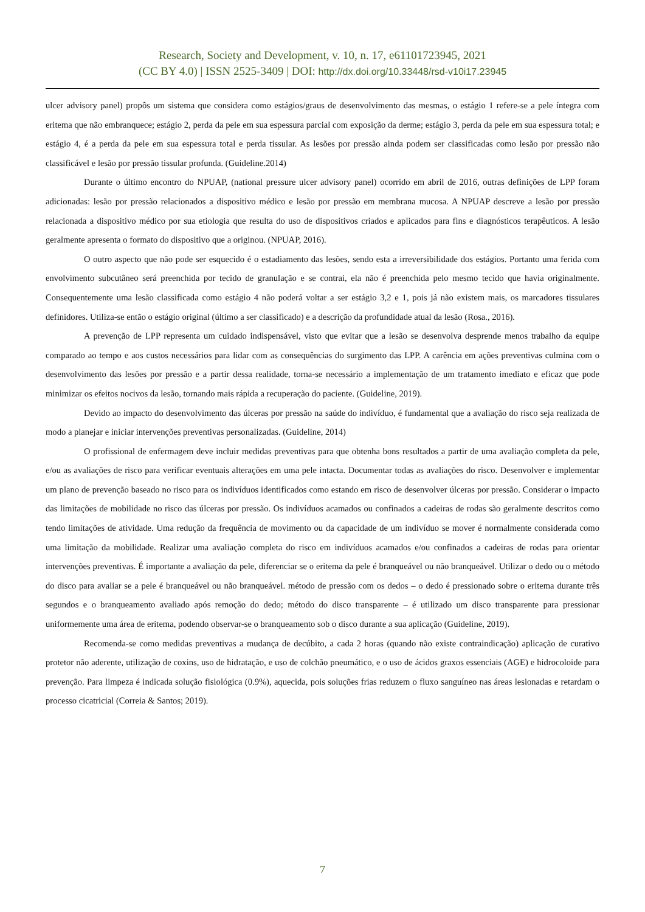Research, Society and Development, v. 10, n. 17, e61101723945, 2021
(CC BY 4.0) | ISSN 2525-3409 | DOI: http://dx.doi.org/10.33448/rsd-v10i17.23945
ulcer advisory panel) propôs um sistema que considera como estágios/graus de desenvolvimento das mesmas, o estágio 1 refere-se a pele íntegra com eritema que não embranquece; estágio 2, perda da pele em sua espessura parcial com exposição da derme; estágio 3, perda da pele em sua espessura total; e estágio 4, é a perda da pele em sua espessura total e perda tissular. As lesões por pressão ainda podem ser classificadas como lesão por pressão não classificável e lesão por pressão tissular profunda. (Guideline.2014)
Durante o último encontro do NPUAP, (national pressure ulcer advisory panel) ocorrido em abril de 2016, outras definições de LPP foram adicionadas: lesão por pressão relacionados a dispositivo médico e lesão por pressão em membrana mucosa. A NPUAP descreve a lesão por pressão relacionada a dispositivo médico por sua etiologia que resulta do uso de dispositivos criados e aplicados para fins e diagnósticos terapêuticos. A lesão geralmente apresenta o formato do dispositivo que a originou. (NPUAP, 2016).
O outro aspecto que não pode ser esquecido é o estadiamento das lesões, sendo esta a irreversibilidade dos estágios. Portanto uma ferida com envolvimento subcutâneo será preenchida por tecido de granulação e se contrai, ela não é preenchida pelo mesmo tecido que havia originalmente. Consequentemente uma lesão classificada como estágio 4 não poderá voltar a ser estágio 3,2 e 1, pois já não existem mais, os marcadores tissulares definidores. Utiliza-se então o estágio original (último a ser classificado) e a descrição da profundidade atual da lesão (Rosa., 2016).
A prevenção de LPP representa um cuidado indispensável, visto que evitar que a lesão se desenvolva desprende menos trabalho da equipe comparado ao tempo e aos custos necessários para lidar com as consequências do surgimento das LPP. A carência em ações preventivas culmina com o desenvolvimento das lesões por pressão e a partir dessa realidade, torna-se necessário a implementação de um tratamento imediato e eficaz que pode minimizar os efeitos nocivos da lesão, tornando mais rápida a recuperação do paciente. (Guideline, 2019).
Devido ao impacto do desenvolvimento das úlceras por pressão na saúde do indivíduo, é fundamental que a avaliação do risco seja realizada de modo a planejar e iniciar intervenções preventivas personalizadas. (Guideline, 2014)
O profissional de enfermagem deve incluir medidas preventivas para que obtenha bons resultados a partir de uma avaliação completa da pele, e/ou as avaliações de risco para verificar eventuais alterações em uma pele intacta. Documentar todas as avaliações do risco. Desenvolver e implementar um plano de prevenção baseado no risco para os indivíduos identificados como estando em risco de desenvolver úlceras por pressão. Considerar o impacto das limitações de mobilidade no risco das úlceras por pressão. Os indivíduos acamados ou confinados a cadeiras de rodas são geralmente descritos como tendo limitações de atividade. Uma redução da frequência de movimento ou da capacidade de um indivíduo se mover é normalmente considerada como uma limitação da mobilidade. Realizar uma avaliação completa do risco em indivíduos acamados e/ou confinados a cadeiras de rodas para orientar intervenções preventivas. É importante a avaliação da pele, diferenciar se o eritema da pele é branqueável ou não branqueável. Utilizar o dedo ou o método do disco para avaliar se a pele é branqueável ou não branqueável. método de pressão com os dedos – o dedo é pressionado sobre o eritema durante três segundos e o branqueamento avaliado após remoção do dedo; método do disco transparente – é utilizado um disco transparente para pressionar uniformemente uma área de eritema, podendo observar-se o branqueamento sob o disco durante a sua aplicação (Guideline, 2019).
Recomenda-se como medidas preventivas a mudança de decúbito, a cada 2 horas (quando não existe contraindicação) aplicação de curativo protetor não aderente, utilização de coxins, uso de hidratação, e uso de colchão pneumático, e o uso de ácidos graxos essenciais (AGE) e hidrocoloide para prevenção. Para limpeza é indicada solução fisiológica (0.9%), aquecida, pois soluções frias reduzem o fluxo sanguíneo nas áreas lesionadas e retardam o processo cicatricial (Correia & Santos; 2019).
7